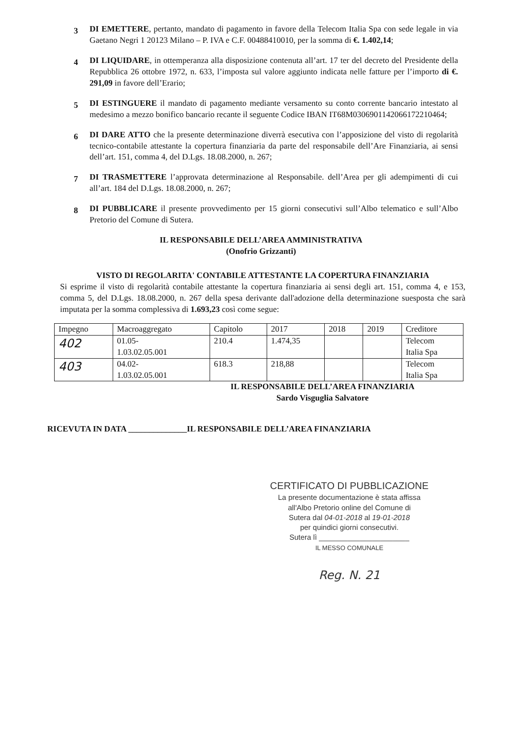3
DI EMETTERE, pertanto, mandato di pagamento in favore della Telecom Italia Spa con sede legale in via Gaetano Negri 1 20123 Milano – P. IVA e C.F. 00488410010, per la somma di €. 1.402,14;
4
DI LIQUIDARE, in ottemperanza alla disposizione contenuta all’art. 17 ter del decreto del Presidente della Repubblica 26 ottobre 1972, n. 633, l’imposta sul valore aggiunto indicata nelle fatture per l’importo di €. 291,09 in favore dell’Erario;
5
DI ESTINGUERE il mandato di pagamento mediante versamento su conto corrente bancario intestato al medesimo a mezzo bonifico bancario recante il seguente Codice IBAN IT68M0306901142066172210464;
6
DI DARE ATTO che la presente determinazione diverrà esecutiva con l’apposizione del visto di regolarità tecnico-contabile attestante la copertura finanziaria da parte del responsabile dell’Are Finanziaria, ai sensi dell’art. 151, comma 4, del D.Lgs. 18.08.2000, n. 267;
7
DI TRASMETTERE l’approvata determinazione al Responsabile. dell’Area per gli adempimenti di cui all’art. 184 del D.Lgs. 18.08.2000, n. 267;
8
DI PUBBLICARE il presente provvedimento per 15 giorni consecutivi sull’Albo telematico e sull’Albo Pretorio del Comune di Sutera.
IL RESPONSABILE DELL’AREA AMMINISTRATIVA
(Onofrio Grizzanti)
VISTO DI REGOLARITA' CONTABILE ATTESTANTE LA COPERTURA FINANZIARIA
Si esprime il visto di regolarità contabile attestante la copertura finanziaria ai sensi degli art. 151, comma 4, e 153, comma 5, del D.Lgs. 18.08.2000, n. 267 della spesa derivante dall'adozione della determinazione suesposta che sarà imputata per la somma complessiva di 1.693,23 così come segue:
| Impegno | Macroaggregato | Capitolo | 2017 | 2018 | 2019 | Creditore |
| --- | --- | --- | --- | --- | --- | --- |
| 402 | 01.05- 1.03.02.05.001 | 210.4 | 1.474,35 | | | Telecom Italia Spa |
| 403 | 04.02- 1.03.02.05.001 | 618.3 | 218,88 | | | Telecom Italia Spa |
IL RESPONSABILE DELL’AREA FINANZIARIA
Sardo Visguglia Salvatore
RICEVUTA IN DATA ______________IL RESPONSABILE DELL’AREA FINANZIARIA
CERTIFICATO DI PUBBLICAZIONE
La presente documentazione è stata affissa
all'Albo Pretorio online del Comune di
Sutera dal 04-01-2018 al 19-01-2018
per quindici giorni consecutivi.
Sutera lì ______________________
IL MESSO COMUNALE
Reg. N. 21